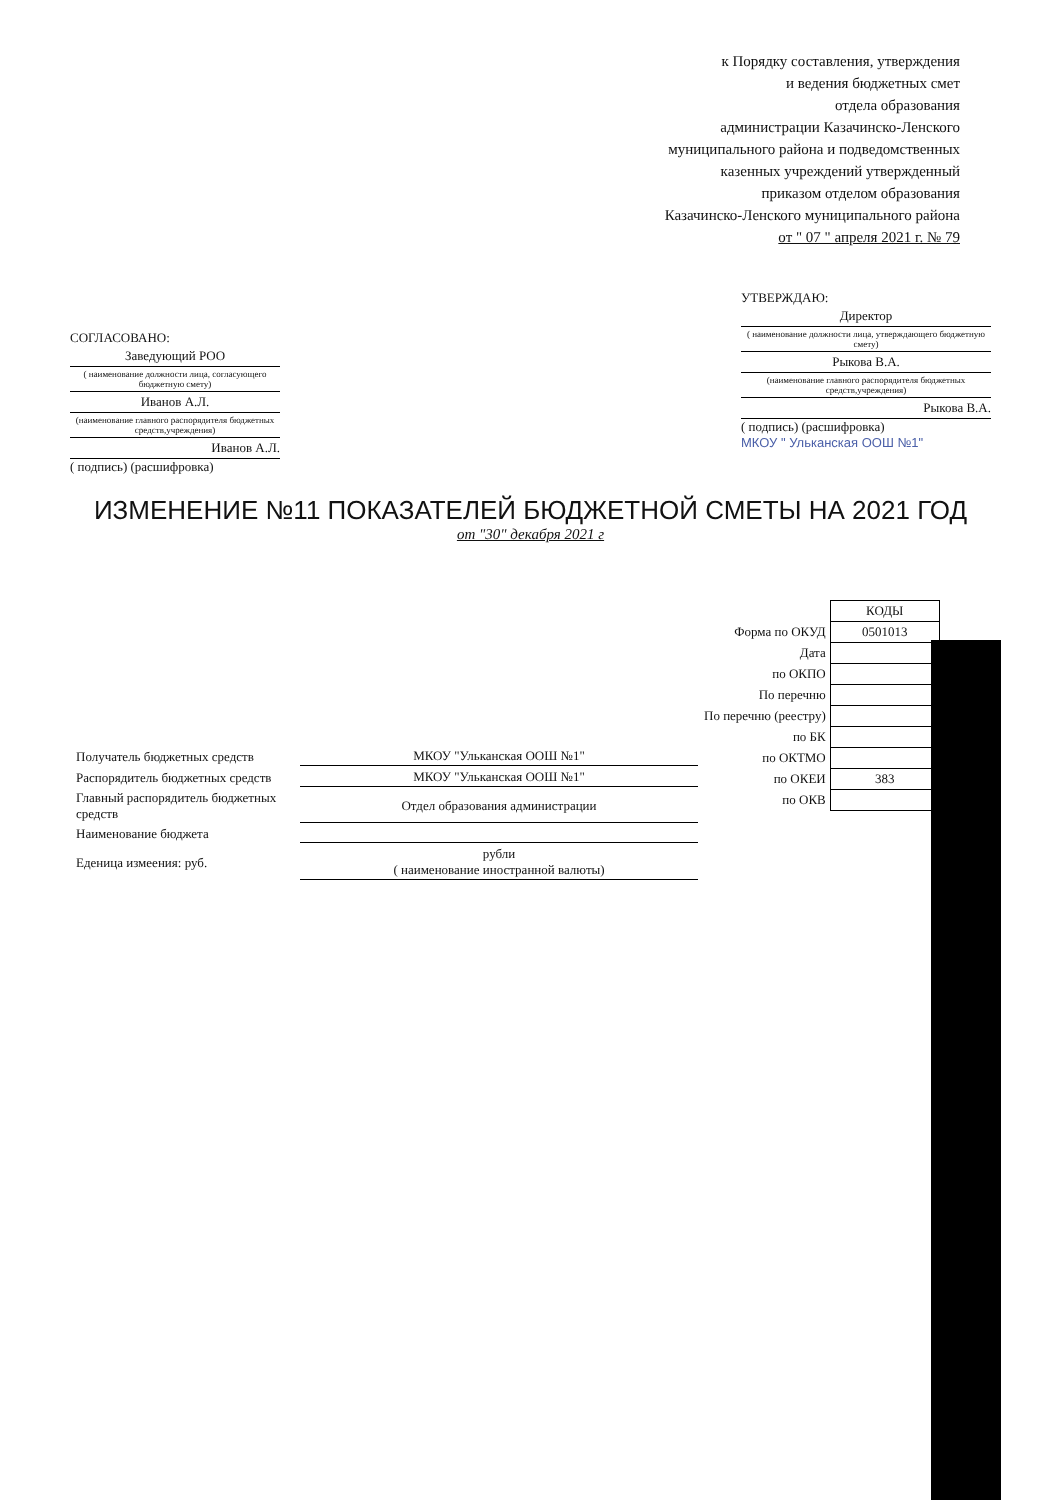к Порядку составления, утверждения
и ведения бюджетных смет
отдела образования
администрации Казачинско-Ленского
муниципального района и подведомственных
казенных учреждений утвержденный
приказом отделом образования
Казачинско-Ленского муниципального района
от " 07 " апреля 2021 г. № 79
СОГЛАСОВАНО:
Заведующий РОО
( наименование должности лица, согласующего бюджетную смету)
Иванов А.Л.
(наименование главного распорядителя бюджетных средств,учреждения)
Иванов А.Л.
( подпись) (расшифровка)
УТВЕРЖДАЮ:
Директор
( наименование должности лица, утверждающего бюджетную смету)
Рыкова В.А.
(наименование главного распорядителя бюджетных средств,учреждения)
Рыкова В.А.
( подпись) (расшифровка)
МКОУ " Ульканская ООШ №1"
ИЗМЕНЕНИЕ №11 ПОКАЗАТЕЛЕЙ БЮДЖЕТНОЙ СМЕТЫ НА 2021 ГОД
от "30" декабря 2021 г
| | КОДЫ |
| Форма по ОКУД | 0501013 |
| Дата | |
| по ОКПО | |
| По перечню | |
| По перечню (реестру) | |
| по БК | |
| по ОКТМО | |
| по ОКЕИ | 383 |
| по ОКВ | |
| Получатель бюджетных средств | МКОУ "Ульканская ООШ №1" |
| Распорядитель бюджетных средств | МКОУ "Ульканская ООШ №1" |
| Главный распорядитель бюджетных средств | Отдел образования администрации |
| Наименование бюджета | |
| Еденица измеения: руб. | рубли ( наименование иностранной валюты) |